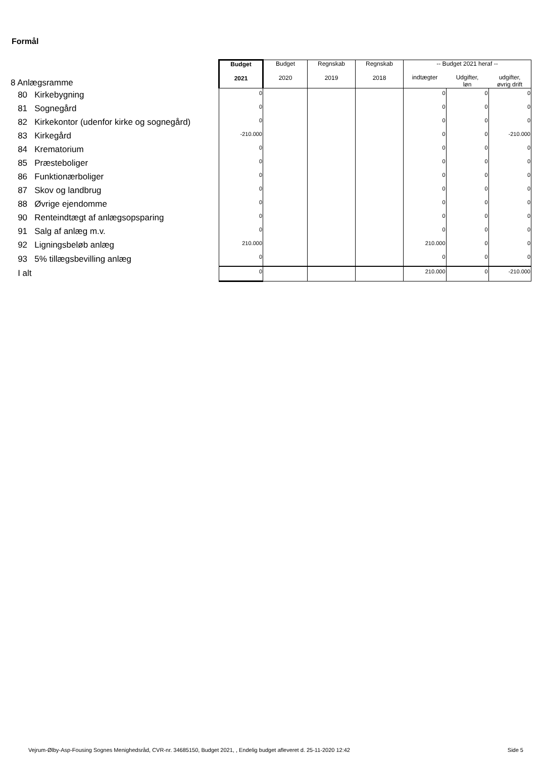Formål
| 8 Anlægsramme | Budget 2021 | Budget 2020 | Regnskab 2019 | Regnskab 2018 | -- Budget 2021 heraf -- | | |
| | | | | | indtægter | Udgifter, løn | udgifter, øvrig drift |
| 80 Kirkebygning | 0 | | | | 0 | 0 | 0 |
| 81 Sognegård | 0 | | | | 0 | 0 | 0 |
| 82 Kirkekontor (udenfor kirke og sognegård) | 0 | | | | 0 | 0 | 0 |
| 83 Kirkegård | -210.000 | | | | 0 | 0 | -210.000 |
| 84 Krematorium | 0 | | | | 0 | 0 | 0 |
| 85 Præsteboliger | 0 | | | | 0 | 0 | 0 |
| 86 Funktionærboliger | 0 | | | | 0 | 0 | 0 |
| 87 Skov og landbrug | 0 | | | | 0 | 0 | 0 |
| 88 Øvrige ejendomme | 0 | | | | 0 | 0 | 0 |
| 90 Renteindtægt af anlægsopsparing | 0 | | | | 0 | 0 | 0 |
| 91 Salg af anlæg m.v. | 0 | | | | 0 | 0 | 0 |
| 92 Ligningsbeløb anlæg | 210.000 | | | | 210.000 | 0 | 0 |
| 93 5% tillægsbevilling anlæg | 0 | | | | 0 | 0 | 0 |
| I alt | 0 | | | | 210.000 | 0 | -210.000 |
Vejrum-Ølby-Asp-Fousing Sognes Menighedsråd, CVR-nr. 34685150, Budget 2021, , Endelig budget afleveret d. 25-11-2020 12:42 Side 5